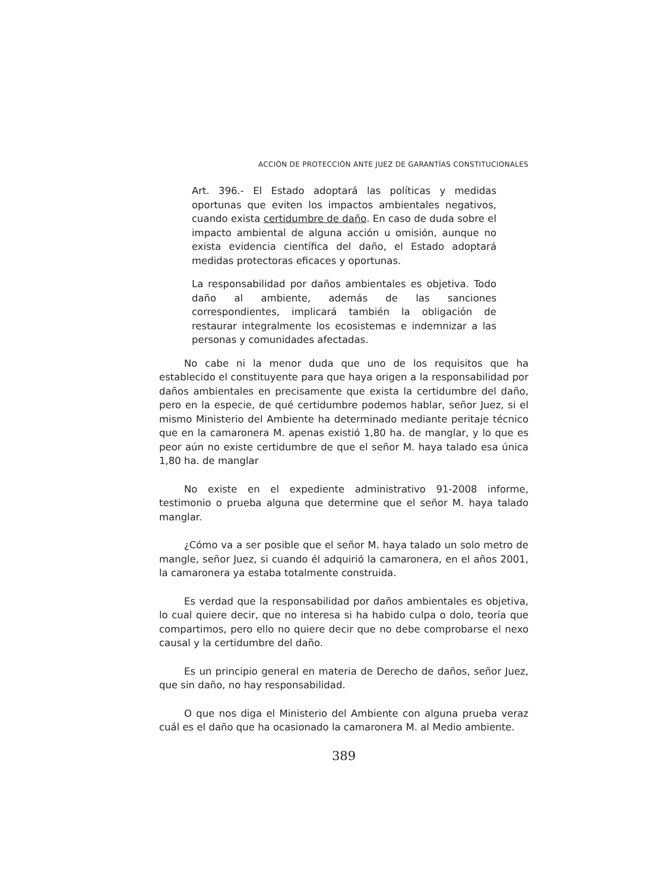ACCIÓN DE PROTECCIÓN ANTE JUEZ DE GARANTÍAS CONSTITUCIONALES
Art. 396.- El Estado adoptará las políticas y medidas oportunas que eviten los impactos ambientales negativos, cuando exista certidumbre de daño. En caso de duda sobre el impacto ambiental de alguna acción u omisión, aunque no exista evidencia científica del daño, el Estado adoptará medidas protectoras eficaces y oportunas.
La responsabilidad por daños ambientales es objetiva. Todo daño al ambiente, además de las sanciones correspondientes, implicará también la obligación de restaurar integralmente los ecosistemas e indemnizar a las personas y comunidades afectadas.
No cabe ni la menor duda que uno de los requisitos que ha establecido el constituyente para que haya origen a la responsabilidad por daños ambientales en precisamente que exista la certidumbre del daño, pero en la especie, de qué certidumbre podemos hablar, señor Juez, si el mismo Ministerio del Ambiente ha determinado mediante peritaje técnico que en la camaronera M. apenas existió 1,80 ha. de manglar, y lo que es peor aún no existe certidumbre de que el señor M. haya talado esa única 1,80 ha. de manglar
No existe en el expediente administrativo 91-2008 informe, testimonio o prueba alguna que determine que el señor M. haya talado manglar.
¿Cómo va a ser posible que el señor M. haya talado un solo metro de mangle, señor Juez, si cuando él adquirió la camaronera, en el años 2001, la camaronera ya estaba totalmente construida.
Es verdad que la responsabilidad por daños ambientales es objetiva, lo cual quiere decir, que no interesa si ha habido culpa o dolo, teoría que compartimos, pero ello no quiere decir que no debe comprobarse el nexo causal y la certidumbre del daño.
Es un principio general en materia de Derecho de daños, señor Juez, que sin daño, no hay responsabilidad.
O que nos diga el Ministerio del Ambiente con alguna prueba veraz cuál es el daño que ha ocasionado la camaronera M. al Medio ambiente.
389